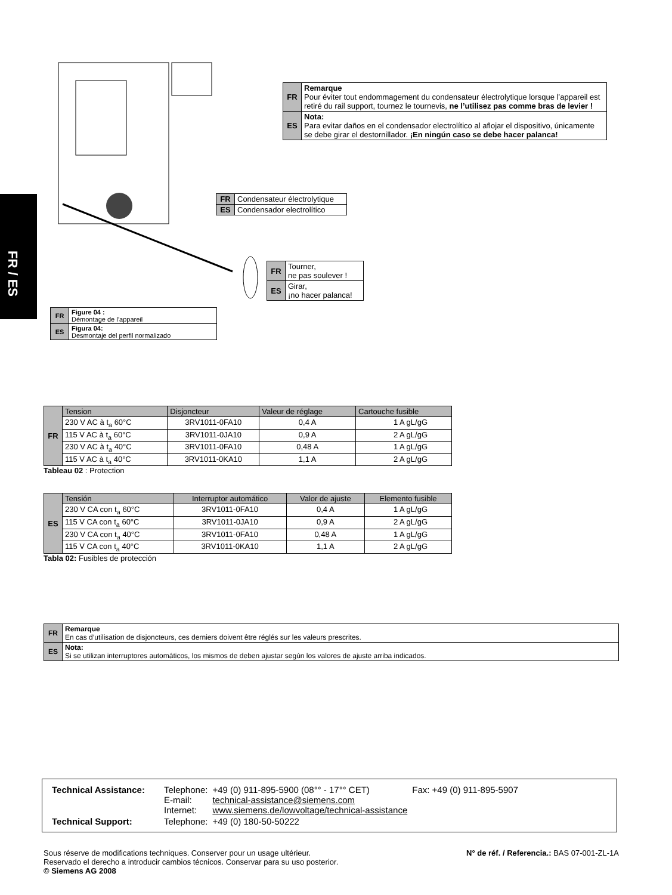FR / ES
| FR | Remarque Pour éviter tout endommagement du condensateur électrolytique lorsque l’appareil est retiré du rail support, tournez le tournevis, ne l’utilisez pas comme bras de levier ! |
| ES | Nota: Para evitar daños en el condensador electrolítico al aflojar el dispositivo, únicamente se debe girar el destornillador. ¡En ningún caso se debe hacer palanca! |
| FR | Condensateur électrolytique |
| ES | Condensador electrolítico |
| FR | Tourner, ne pas soulever ! |
| ES | Girar, ¡no hacer palanca! |
| FR | Figure 04 : Démontage de l’appareil |
| ES | Figura 04: Desmontaje del perfil normalizado |
| FR | Tension | Disjoncteur | Valeur de réglage | Cartouche fusible |
| | 230 V AC à t<sub>a</sub> 60°C | 3RV1011-0FA10 | 0,4 A | 1 A gL/gG |
| | 115 V AC à t<sub>a</sub> 60°C | 3RV1011-0JA10 | 0,9 A | 2 A gL/gG |
| | 230 V AC à t<sub>a</sub> 40°C | 3RV1011-0FA10 | 0,48 A | 1 A gL/gG |
| | 115 V AC à t<sub>a</sub> 40°C | 3RV1011-0KA10 | 1,1 A | 2 A gL/gG |
Tableau 02 : Protection
| ES | Tensión | Interruptor automático | Valor de ajuste | Elemento fusible |
| | 230 V CA con t<sub>a</sub> 60°C | 3RV1011-0FA10 | 0,4 A | 1 A gL/gG |
| | 115 V CA con t<sub>a</sub> 60°C | 3RV1011-0JA10 | 0,9 A | 2 A gL/gG |
| | 230 V CA con t<sub>a</sub> 40°C | 3RV1011-0FA10 | 0,48 A | 1 A gL/gG |
| | 115 V CA con t<sub>a</sub> 40°C | 3RV1011-0KA10 | 1,1 A | 2 A gL/gG |
Tabla 02: Fusibles de protección
| FR | Remarque En cas d’utilisation de disjoncteurs, ces derniers doivent être réglés sur les valeurs prescrites. |
| ES | Nota: Si se utilizan interruptores automáticos, los mismos de deben ajustar según los valores de ajuste arriba indicados. |
| Technical Assistance: | Telephone: E-mail: Internet: | +49 (0) 911-895-5900 (08°° - 17°° CET) technical-assistance@siemens.com www.siemens.de/lowvoltage/technical-assistance | Fax: +49 (0) 911-895-5907 |
| Technical Support: | Telephone: | +49 (0) 180-50-50222 | |
N° de réf. / Referencia.: BAS 07-001-ZL-1A Sous réserve de modifications techniques. Conserver pour un usage ultérieur.
Reservado el derecho a introducir cambios técnicos. Conservar para su uso posterior.
© Siemens AG 2008